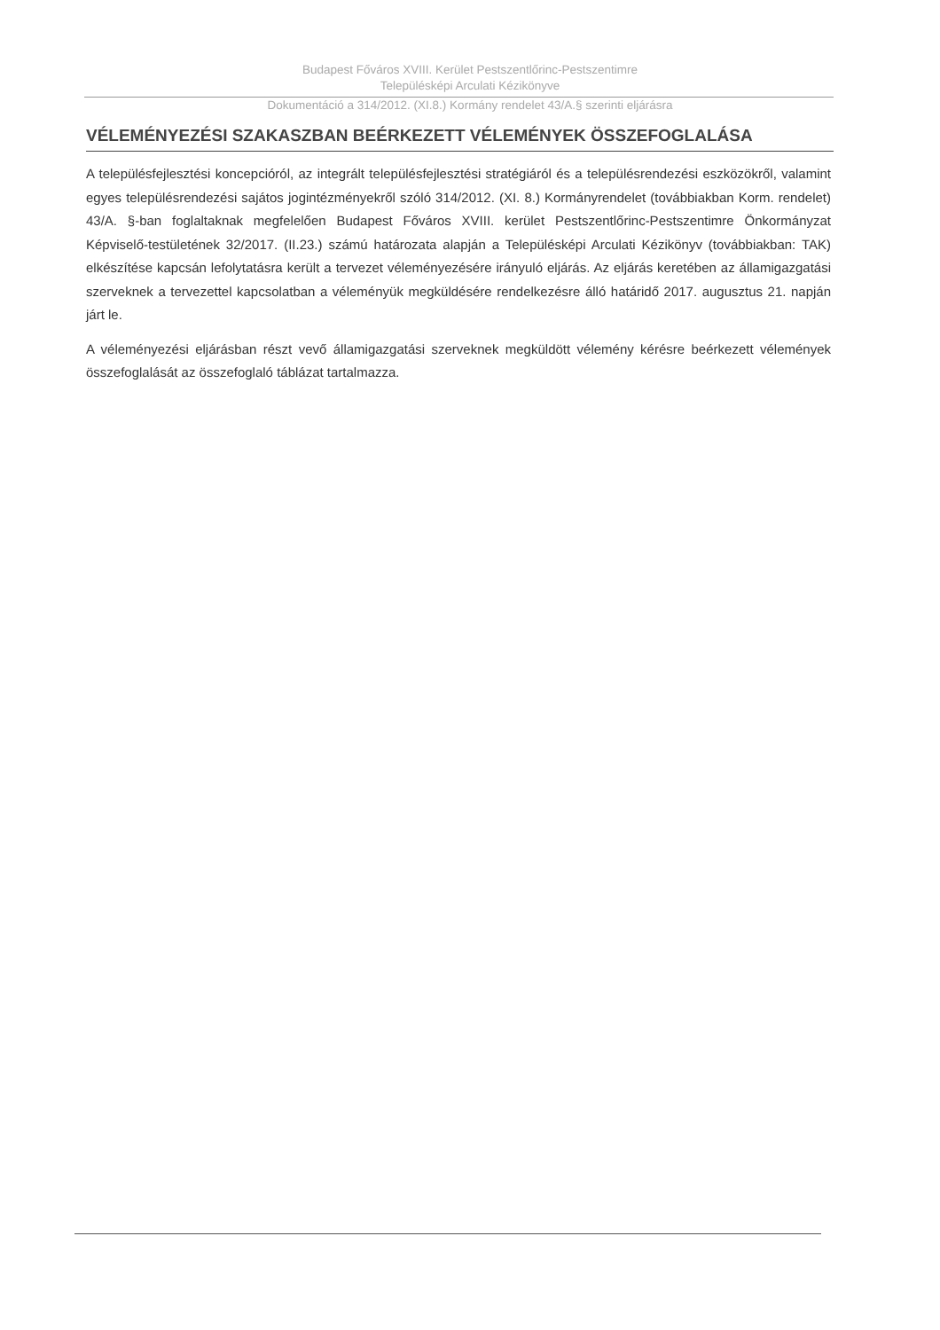Budapest Főváros XVIII. Kerület Pestszentlőrinc-Pestszentimre
Településképi Arculati Kézikönyve
Dokumentáció a 314/2012. (XI.8.) Kormány rendelet 43/A.§ szerinti eljárásra
VÉLEMÉNYEZÉSI SZAKASZBAN BEÉRKEZETT VÉLEMÉNYEK ÖSSZEFOGLALÁSA
A településfejlesztési koncepcióról, az integrált településfejlesztési stratégiáról és a településrendezési eszközökről, valamint egyes településrendezési sajátos jogintézményekről szóló 314/2012. (XI. 8.) Kormányrendelet (továbbiakban Korm. rendelet) 43/A. §-ban foglaltaknak megfelelően Budapest Főváros XVIII. kerület Pestszentlőrinc-Pestszentimre Önkormányzat Képviselő-testületének 32/2017. (II.23.) számú határozata alapján a Településképi Arculati Kézikönyv (továbbiakban: TAK) elkészítése kapcsán lefolytatásra került a tervezet véleményezésére irányuló eljárás. Az eljárás keretében az államigazgatási szerveknek a tervezettel kapcsolatban a véleményük megküldésére rendelkezésre álló határidő 2017. augusztus 21. napján járt le.
A véleményezési eljárásban részt vevő államigazgatási szerveknek megküldött vélemény kérésre beérkezett vélemények összefoglalását az összefoglaló táblázat tartalmazza.